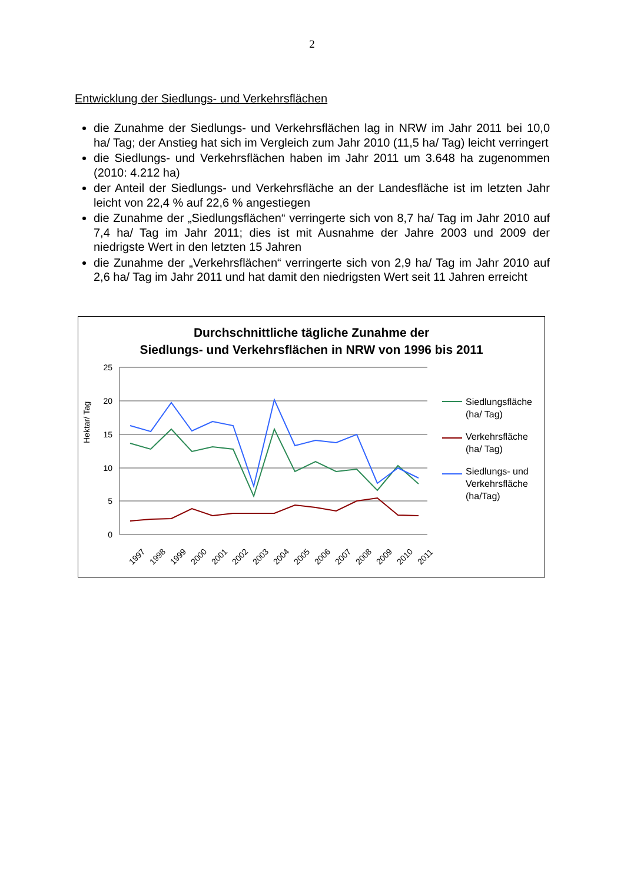2
Entwicklung der Siedlungs- und Verkehrsflächen
die Zunahme der Siedlungs- und Verkehrsflächen lag in NRW im Jahr 2011 bei 10,0 ha/ Tag; der Anstieg hat sich im Vergleich zum Jahr 2010 (11,5 ha/ Tag) leicht verringert
die Siedlungs- und Verkehrsflächen haben im Jahr 2011 um 3.648 ha zugenom­men (2010: 4.212 ha)
der Anteil der Siedlungs- und Verkehrsfläche an der Landesfläche ist im letzten Jahr leicht von 22,4 % auf 22,6 % angestiegen
die Zunahme der „Siedlungsflächen“ verringerte sich von 8,7 ha/ Tag im Jahr 2010 auf 7,4 ha/ Tag im Jahr 2011; dies ist mit Ausnahme der Jahre 2003 und 2009 der niedrigste Wert in den letzten 15 Jahren
die Zunahme der „Verkehrsflächen“ verringerte sich von 2,9 ha/ Tag im Jahr 2010 auf 2,6 ha/ Tag im Jahr 2011 und hat damit den niedrigsten Wert seit 11 Jahren erreicht
Durchschnittliche tägliche Zunahme der
Siedlungs- und Verkehrsflächen in NRW von 1996 bis 2011
25
20
15
10
5
0
1997
1998
1999
2000
2001
2002
2003
2004
2005
2006
2007
2008
2009
2010
2011
Hektar/ Tag
Siedlungsfläche
(ha/ Tag)
Verkehrsfläche
(ha/ Tag)
Siedlungs- und
Verkehrsfläche
(ha/Tag)